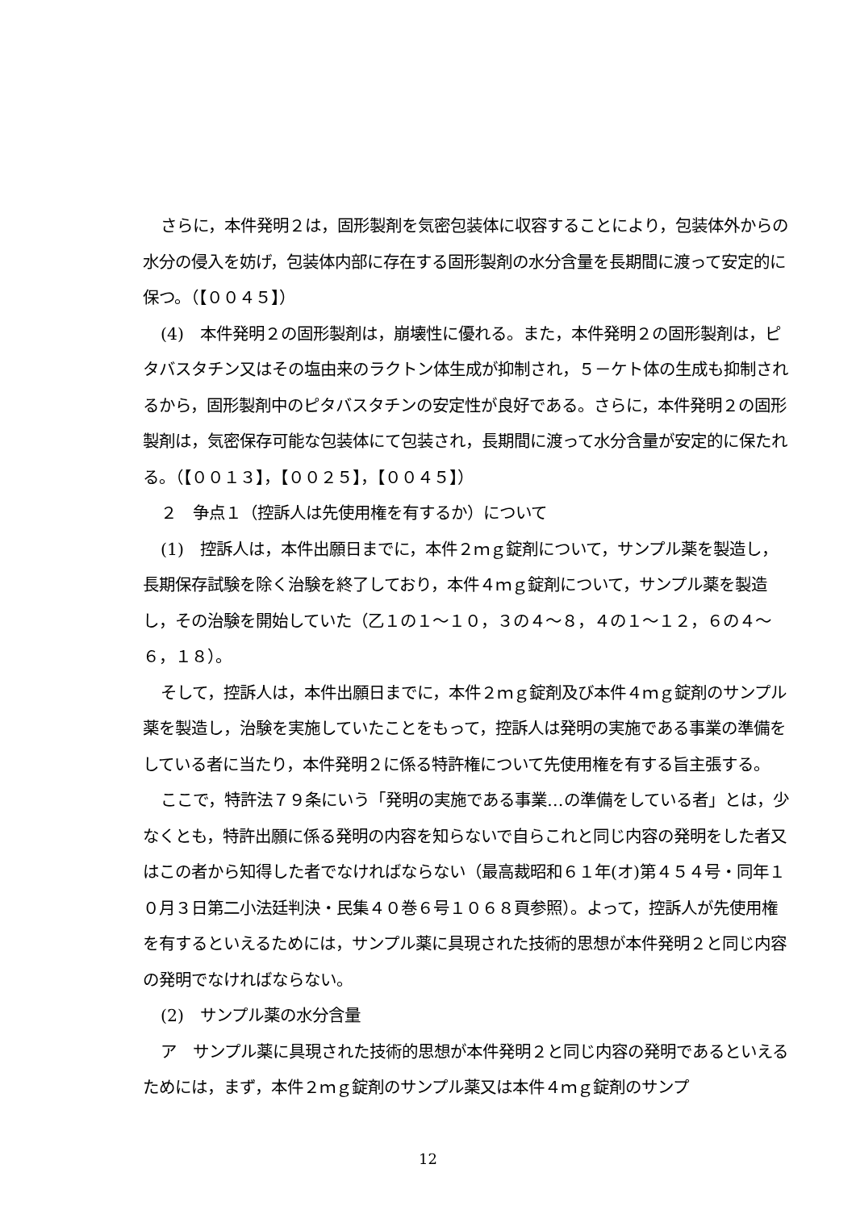さらに，本件発明２は，固形製剤を気密包装体に収容することにより，包装体外からの水分の侵入を妨げ，包装体内部に存在する固形製剤の水分含量を長期間に渡って安定的に保つ。（【００４５】）
(4)　本件発明２の固形製剤は，崩壊性に優れる。また，本件発明２の固形製剤は，ピタバスタチン又はその塩由来のラクトン体生成が抑制され，５－ケト体の生成も抑制されるから，固形製剤中のピタバスタチンの安定性が良好である。さらに，本件発明２の固形製剤は，気密保存可能な包装体にて包装され，長期間に渡って水分含量が安定的に保たれる。（【００１３】，【００２５】，【００４５】）
２　争点１（控訴人は先使用権を有するか）について
(1)　控訴人は，本件出願日までに，本件２ｍｇ錠剤について，サンプル薬を製造し，長期保存試験を除く治験を終了しており，本件４ｍｇ錠剤について，サンプル薬を製造し，その治験を開始していた（乙１の１～１０，３の４～８，４の１～１２，６の４～６，１８）。
そして，控訴人は，本件出願日までに，本件２ｍｇ錠剤及び本件４ｍｇ錠剤のサンプル薬を製造し，治験を実施していたことをもって，控訴人は発明の実施である事業の準備をしている者に当たり，本件発明２に係る特許権について先使用権を有する旨主張する。
ここで，特許法７９条にいう「発明の実施である事業…の準備をしている者」とは，少なくとも，特許出願に係る発明の内容を知らないで自らこれと同じ内容の発明をした者又はこの者から知得した者でなければならない（最高裁昭和６１年(オ)第４５４号・同年１０月３日第二小法廷判決・民集４０巻６号１０６８頁参照）。よって，控訴人が先使用権を有するといえるためには，サンプル薬に具現された技術的思想が本件発明２と同じ内容の発明でなければならない。
(2)　サンプル薬の水分含量
ア　サンプル薬に具現された技術的思想が本件発明２と同じ内容の発明であるといえるためには，まず，本件２ｍｇ錠剤のサンプル薬又は本件４ｍｇ錠剤のサンプ
12